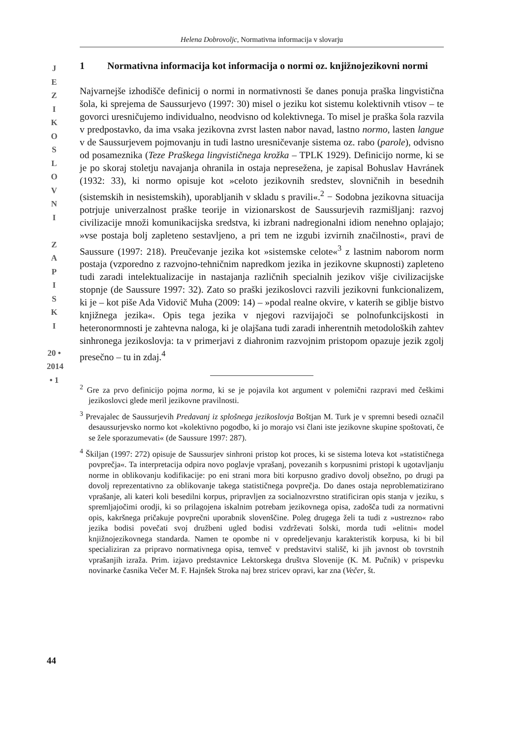Helena Dobrovoljc, Normativna informacija v slovarju
J
E
Z
I
K
O
S
L
O
V
N
I
Z
A
P
I
S
K
I
20 • 2014 • 1
1 Normativna informacija kot informacija o normi oz. knjižnojezikovni normi
Najvarnejše izhodišče definicij o normi in normativnosti še danes ponuja praška lingvistična šola, ki sprejema de Saussurjevo (1997: 30) misel o jeziku kot sistemu kolektivnih vtisov – te govorci uresničujemo individualno, neodvisno od kolektivnega. To misel je praška šola razvila v predpostavko, da ima vsaka jezikovna zvrst lasten nabor navad, lastno normo, lasten langue v de Saussurjevem pojmovanju in tudi lastno uresničevanje sistema oz. rabo (parole), odvisno od posameznika (Teze Praškega lingvističnega krožka – TPLK 1929). Definicijo norme, ki se je po skoraj stoletju navajanja ohranila in ostaja nepresežena, je zapisal Bohuslav Havránek (1932: 33), ki normo opisuje kot »celoto jezikovnih sredstev, slovničnih in besednih (sistemskih in nesistemskih), uporabljanih v skladu s pravili«.<sup>2</sup> − Sodobna jezikovna situacija potrjuje univerzalnost praške teorije in vizionarskost de Saussurjevih razmišljanj: razvoj civilizacije množi komunikacijska sredstva, ki izbrani nadregionalni idiom nenehno oplajajo; »vse postaja bolj zapleteno sestavljeno, a pri tem ne izgubi izvirnih značilnosti«, pravi de Saussure (1997: 218). Preučevanje jezika kot »sistemske celote«<sup>3</sup> z lastnim naborom norm postaja (vzporedno z razvojno-tehničnim napredkom jezika in jezikovne skupnosti) zapleteno tudi zaradi intelektualizacije in nastajanja različnih specialnih jezikov višje civilizacijske stopnje (de Saussure 1997: 32). Zato so praški jezikoslovci razvili jezikovni funkcionalizem, ki je – kot piše Ada Vidovič Muha (2009: 14) – »podal realne okvire, v katerih se giblje bistvo knjižnega jezika«. Opis tega jezika v njegovi razvijajoči se polnofunkcijskosti in heteronormnosti je zahtevna naloga, ki je olajšana tudi zaradi inherentnih metodoloških zahtev sinhronega jezikoslovja: ta v primerjavi z diahronim razvojnim pristopom opazuje jezik zgolj presečno – tu in zdaj.<sup>4</sup>
<sup>2</sup> Gre za prvo definicijo pojma norma, ki se je pojavila kot argument v polemični razpravi med češkimi jezikoslovci glede meril jezikovne pravilnosti.
<sup>3</sup> Prevajalec de Saussurjevih Predavanj iz splošnega jezikoslovja Boštjan M. Turk je v spremni besedi označil desaussurjevsko normo kot »kolektivno pogodbo, ki jo morajo vsi člani iste jezikovne skupine spoštovati, če se žele sporazumevati« (de Saussure 1997: 287).
<sup>4</sup> Škiljan (1997: 272) opisuje de Saussurjev sinhroni pristop kot proces, ki se sistema loteva kot »statističnega povprečja«. Ta interpretacija odpira novo poglavje vprašanj, povezanih s korpusnimi pristopi k ugotavljanju norme in oblikovanju kodifikacije: po eni strani mora biti korpusno gradivo dovolj obsežno, po drugi pa dovolj reprezentativno za oblikovanje takega statističnega povprečja. Do danes ostaja neproblematizirano vprašanje, ali kateri koli besedilni korpus, pripravljen za socialnozvrstno stratificiran opis stanja v jeziku, s spremljajočimi orodji, ki so prilagojena iskalnim potrebam jezikovnega opisa, zadošča tudi za normativni opis, kakršnega pričakuje povprečni uporabnik slovenščine. Poleg drugega želi ta tudi z »ustrezno« rabo jezika bodisi povečati svoj družbeni ugled bodisi vzdrževati šolski, morda tudi »elitni« model knjižnojezikovnega standarda. Namen te opombe ni v opredeljevanju karakteristik korpusa, ki bi bil specializiran za pripravo normativnega opisa, temveč v predstavitvi stališč, ki jih javnost ob tovrstnih vprašanjih izraža. Prim. izjavo predstavnice Lektorskega društva Slovenije (K. M. Pučnik) v prispevku novinarke časnika Večer M. F. Hajnšek Stroka naj brez stricev opravi, kar zna (Večer, št.
44